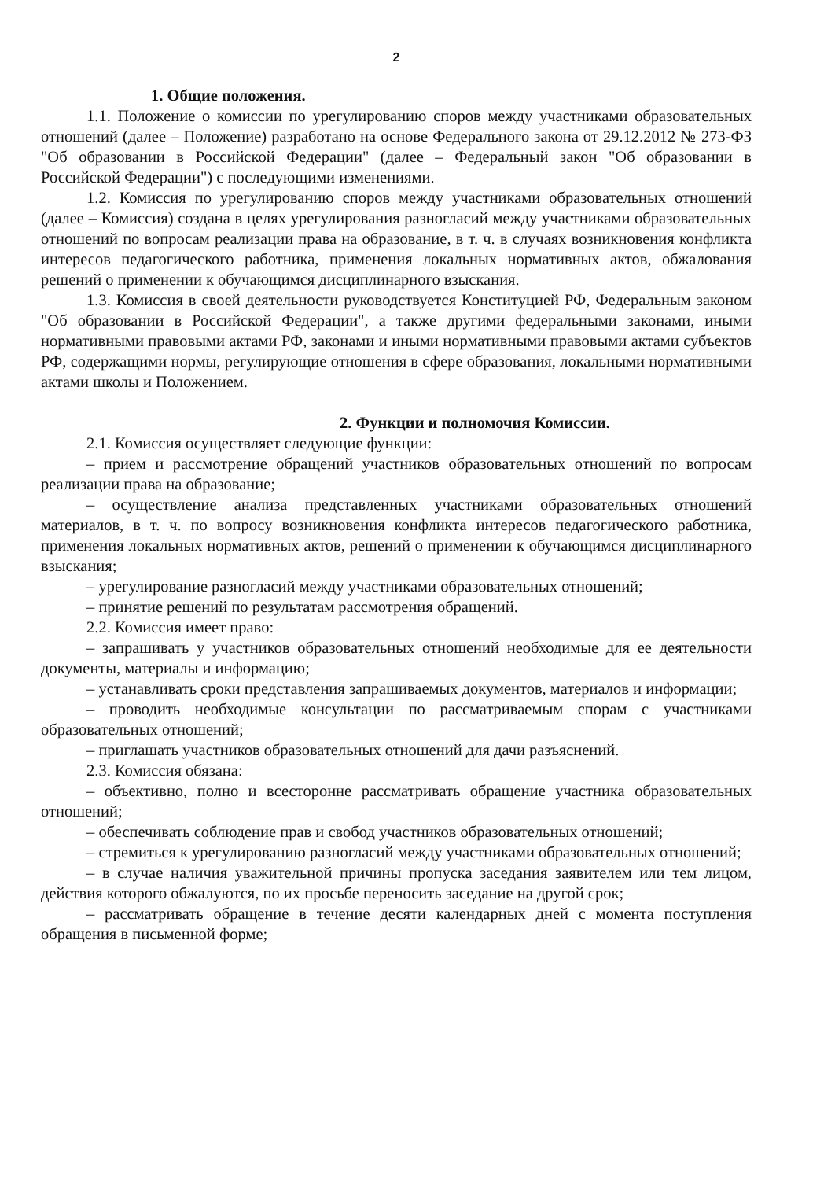2
1. Общие положения.
1.1. Положение о комиссии по урегулированию споров между участниками образовательных отношений (далее – Положение) разработано на основе Федерального закона от 29.12.2012 № 273-ФЗ "Об образовании в Российской Федерации" (далее – Федеральный закон "Об образовании в Российской Федерации") с последующими изменениями.
1.2. Комиссия по урегулированию споров между участниками образовательных отношений (далее – Комиссия) создана в целях урегулирования разногласий между участниками образовательных отношений по вопросам реализации права на образование, в т. ч. в случаях возникновения конфликта интересов педагогического работника, применения локальных нормативных актов, обжалования решений о применении к обучающимся дисциплинарного взыскания.
1.3. Комиссия в своей деятельности руководствуется Конституцией РФ, Федеральным законом "Об образовании в Российской Федерации", а также другими федеральными законами, иными нормативными правовыми актами РФ, законами и иными нормативными правовыми актами субъектов РФ, содержащими нормы, регулирующие отношения в сфере образования, локальными нормативными актами школы и Положением.
2. Функции и полномочия Комиссии.
2.1. Комиссия осуществляет следующие функции:
– прием и рассмотрение обращений участников образовательных отношений по вопросам реализации права на образование;
– осуществление анализа представленных участниками образовательных отношений материалов, в т. ч. по вопросу возникновения конфликта интересов педагогического работника, применения локальных нормативных актов, решений о применении к обучающимся дисциплинарного взыскания;
– урегулирование разногласий между участниками образовательных отношений;
– принятие решений по результатам рассмотрения обращений.
2.2. Комиссия имеет право:
– запрашивать у участников образовательных отношений необходимые для ее деятельности документы, материалы и информацию;
– устанавливать сроки представления запрашиваемых документов, материалов и информации;
– проводить необходимые консультации по рассматриваемым спорам с участниками образовательных отношений;
– приглашать участников образовательных отношений для дачи разъяснений.
2.3. Комиссия обязана:
– объективно, полно и всесторонне рассматривать обращение участника образовательных отношений;
– обеспечивать соблюдение прав и свобод участников образовательных отношений;
– стремиться к урегулированию разногласий между участниками образовательных отношений;
– в случае наличия уважительной причины пропуска заседания заявителем или тем лицом, действия которого обжалуются, по их просьбе переносить заседание на другой срок;
– рассматривать обращение в течение десяти календарных дней с момента поступления обращения в письменной форме;